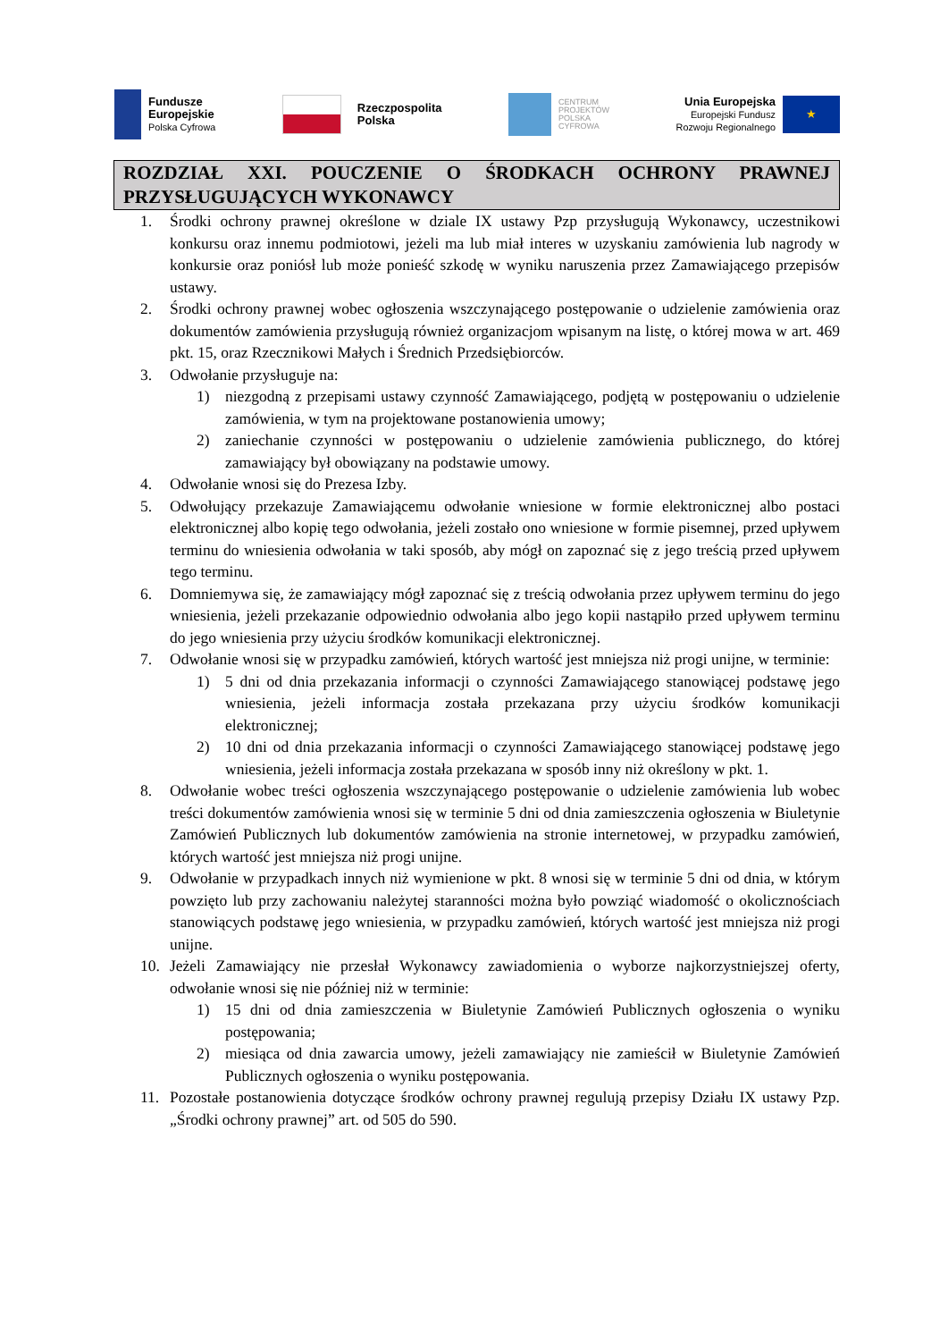Fundusze
Europejskie
Polska Cyfrowa
Rzeczpospolita
Polska
CENTRUM
PROJEKTÓW
POLSKA
CYFROWA
Unia Europejska
Europejski Fundusz
Rozwoju Regionalnego
★
ROZDZIAŁ XXI. POUCZENIE O ŚRODKACH OCHRONY PRAWNEJ PRZYSŁUGUJĄCYCH WYKONAWCY
1. Środki ochrony prawnej określone w dziale IX ustawy Pzp przysługują Wykonawcy, uczestnikowi konkursu oraz innemu podmiotowi, jeżeli ma lub miał interes w uzyskaniu zamówienia lub nagrody w konkursie oraz poniósł lub może ponieść szkodę w wyniku naruszenia przez Zamawiającego przepisów ustawy.
2. Środki ochrony prawnej wobec ogłoszenia wszczynającego postępowanie o udzielenie zamówienia oraz dokumentów zamówienia przysługują również organizacjom wpisanym na listę, o której mowa w art. 469 pkt. 15, oraz Rzecznikowi Małych i Średnich Przedsiębiorców.
3. Odwołanie przysługuje na:
1) niezgodną z przepisami ustawy czynność Zamawiającego, podjętą w postępowaniu o udzielenie zamówienia, w tym na projektowane postanowienia umowy;
2) zaniechanie czynności w postępowaniu o udzielenie zamówienia publicznego, do której zamawiający był obowiązany na podstawie umowy.
4. Odwołanie wnosi się do Prezesa Izby.
5. Odwołujący przekazuje Zamawiającemu odwołanie wniesione w formie elektronicznej albo postaci elektronicznej albo kopię tego odwołania, jeżeli zostało ono wniesione w formie pisemnej, przed upływem terminu do wniesienia odwołania w taki sposób, aby mógł on zapoznać się z jego treścią przed upływem tego terminu.
6. Domniemywa się, że zamawiający mógł zapoznać się z treścią odwołania przez upływem terminu do jego wniesienia, jeżeli przekazanie odpowiednio odwołania albo jego kopii nastąpiło przed upływem terminu do jego wniesienia przy użyciu środków komunikacji elektronicznej.
7. Odwołanie wnosi się w przypadku zamówień, których wartość jest mniejsza niż progi unijne, w terminie:
1) 5 dni od dnia przekazania informacji o czynności Zamawiającego stanowiącej podstawę jego wniesienia, jeżeli informacja została przekazana przy użyciu środków komunikacji elektronicznej;
2) 10 dni od dnia przekazania informacji o czynności Zamawiającego stanowiącej podstawę jego wniesienia, jeżeli informacja została przekazana w sposób inny niż określony w pkt. 1.
8. Odwołanie wobec treści ogłoszenia wszczynającego postępowanie o udzielenie zamówienia lub wobec treści dokumentów zamówienia wnosi się w terminie 5 dni od dnia zamieszczenia ogłoszenia w Biuletynie Zamówień Publicznych lub dokumentów zamówienia na stronie internetowej, w przypadku zamówień, których wartość jest mniejsza niż progi unijne.
9. Odwołanie w przypadkach innych niż wymienione w pkt. 8 wnosi się w terminie 5 dni od dnia, w którym powzięto lub przy zachowaniu należytej staranności można było powziąć wiadomość o okolicznościach stanowiących podstawę jego wniesienia, w przypadku zamówień, których wartość jest mniejsza niż progi unijne.
10. Jeżeli Zamawiający nie przesłał Wykonawcy zawiadomienia o wyborze najkorzystniejszej oferty, odwołanie wnosi się nie później niż w terminie:
1) 15 dni od dnia zamieszczenia w Biuletynie Zamówień Publicznych ogłoszenia o wyniku postępowania;
2) miesiąca od dnia zawarcia umowy, jeżeli zamawiający nie zamieścił w Biuletynie Zamówień Publicznych ogłoszenia o wyniku postępowania.
11. Pozostałe postanowienia dotyczące środków ochrony prawnej regulują przepisy Działu IX ustawy Pzp. „Środki ochrony prawnej” art. od 505 do 590.